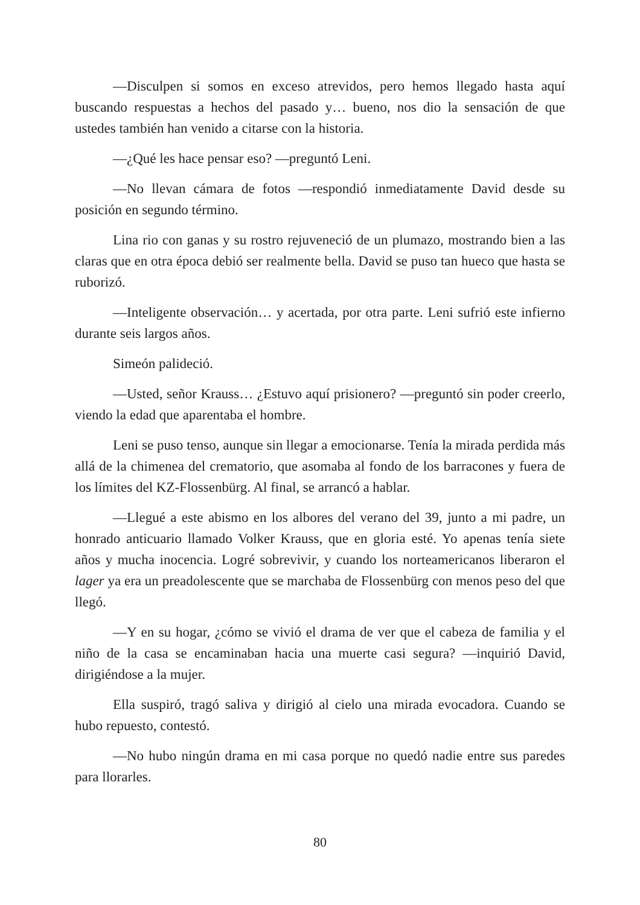—Disculpen si somos en exceso atrevidos, pero hemos llegado hasta aquí buscando respuestas a hechos del pasado y… bueno, nos dio la sensación de que ustedes también han venido a citarse con la historia.
—¿Qué les hace pensar eso? —preguntó Leni.
—No llevan cámara de fotos —respondió inmediatamente David desde su posición en segundo término.
Lina rio con ganas y su rostro rejuveneció de un plumazo, mostrando bien a las claras que en otra época debió ser realmente bella. David se puso tan hueco que hasta se ruborizó.
—Inteligente observación… y acertada, por otra parte. Leni sufrió este infierno durante seis largos años.
Simeón palideció.
—Usted, señor Krauss… ¿Estuvo aquí prisionero? —preguntó sin poder creerlo, viendo la edad que aparentaba el hombre.
Leni se puso tenso, aunque sin llegar a emocionarse. Tenía la mirada perdida más allá de la chimenea del crematorio, que asomaba al fondo de los barracones y fuera de los límites del KZ-Flossenbürg. Al final, se arrancó a hablar.
—Llegué a este abismo en los albores del verano del 39, junto a mi padre, un honrado anticuario llamado Volker Krauss, que en gloria esté. Yo apenas tenía siete años y mucha inocencia. Logré sobrevivir, y cuando los norteamericanos liberaron el lager ya era un preadolescente que se marchaba de Flossenbürg con menos peso del que llegó.
—Y en su hogar, ¿cómo se vivió el drama de ver que el cabeza de familia y el niño de la casa se encaminaban hacia una muerte casi segura? —inquirió David, dirigiéndose a la mujer.
Ella suspiró, tragó saliva y dirigió al cielo una mirada evocadora. Cuando se hubo repuesto, contestó.
—No hubo ningún drama en mi casa porque no quedó nadie entre sus paredes para llorarles.
80